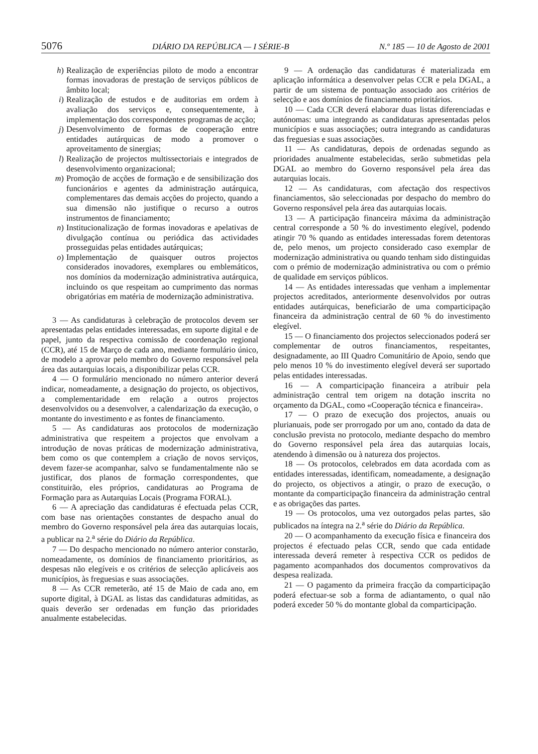5076 DIÁRIO DA REPÚBLICA — I SÉRIE-B N.º 185 — 10 de Agosto de 2001
h) Realização de experiências piloto de modo a encontrar formas inovadoras de prestação de serviços públicos de âmbito local;
i) Realização de estudos e de auditorias em ordem à avaliação dos serviços e, consequentemente, à implementação dos correspondentes programas de acção;
j) Desenvolvimento de formas de cooperação entre entidades autárquicas de modo a promover o aproveitamento de sinergias;
l) Realização de projectos multissectoriais e integrados de desenvolvimento organizacional;
m) Promoção de acções de formação e de sensibilização dos funcionários e agentes da administração autárquica, complementares das demais acções do projecto, quando a sua dimensão não justifique o recurso a outros instrumentos de financiamento;
n) Institucionalização de formas inovadoras e apelativas de divulgação contínua ou periódica das actividades prosseguidas pelas entidades autárquicas;
o) Implementação de quaisquer outros projectos considerados inovadores, exemplares ou emblemáticos, nos domínios da modernização administrativa autárquica, incluindo os que respeitam ao cumprimento das normas obrigatórias em matéria de modernização administrativa.
3 — As candidaturas à celebração de protocolos devem ser apresentadas pelas entidades interessadas, em suporte digital e de papel, junto da respectiva comissão de coordenação regional (CCR), até 15 de Março de cada ano, mediante formulário único, de modelo a aprovar pelo membro do Governo responsável pela área das autarquias locais, a disponibilizar pelas CCR.
4 — O formulário mencionado no número anterior deverá indicar, nomeadamente, a designação do projecto, os objectivos, a complementaridade em relação a outros projectos desenvolvidos ou a desenvolver, a calendarização da execução, o montante do investimento e as fontes de financiamento.
5 — As candidaturas aos protocolos de modernização administrativa que respeitem a projectos que envolvam a introdução de novas práticas de modernização administrativa, bem como os que contemplem a criação de novos serviços, devem fazer-se acompanhar, salvo se fundamentalmente não se justificar, dos planos de formação correspondentes, que constituirão, eles próprios, candidaturas ao Programa de Formação para as Autarquias Locais (Programa FORAL).
6 — A apreciação das candidaturas é efectuada pelas CCR, com base nas orientações constantes de despacho anual do membro do Governo responsável pela área das autarquias locais, a publicar na 2.<sup>a</sup> série do Diário da República.
7 — Do despacho mencionado no número anterior constarão, nomeadamente, os domínios de financiamento prioritários, as despesas não elegíveis e os critérios de selecção aplicáveis aos municípios, às freguesias e suas associações.
8 — As CCR remeterão, até 15 de Maio de cada ano, em suporte digital, à DGAL as listas das candidaturas admitidas, as quais deverão ser ordenadas em função das prioridades anualmente estabelecidas.
9 — A ordenação das candidaturas é materializada em aplicação informática a desenvolver pelas CCR e pela DGAL, a partir de um sistema de pontuação associado aos critérios de selecção e aos domínios de financiamento prioritários.
10 — Cada CCR deverá elaborar duas listas diferenciadas e autónomas: uma integrando as candidaturas apresentadas pelos municípios e suas associações; outra integrando as candidaturas das freguesias e suas associações.
11 — As candidaturas, depois de ordenadas segundo as prioridades anualmente estabelecidas, serão submetidas pela DGAL ao membro do Governo responsável pela área das autarquias locais.
12 — As candidaturas, com afectação dos respectivos financiamentos, são seleccionadas por despacho do membro do Governo responsável pela área das autarquias locais.
13 — A participação financeira máxima da administração central corresponde a 50 % do investimento elegível, podendo atingir 70 % quando as entidades interessadas forem detentoras de, pelo menos, um projecto considerado caso exemplar de modernização administrativa ou quando tenham sido distinguidas com o prémio de modernização administrativa ou com o prémio de qualidade em serviços públicos.
14 — As entidades interessadas que venham a implementar projectos acreditados, anteriormente desenvolvidos por outras entidades autárquicas, beneficiarão de uma comparticipação financeira da administração central de 60 % do investimento elegível.
15 — O financiamento dos projectos seleccionados poderá ser complementar de outros financiamentos, respeitantes, designadamente, ao III Quadro Comunitário de Apoio, sendo que pelo menos 10 % do investimento elegível deverá ser suportado pelas entidades interessadas.
16 — A comparticipação financeira a atribuir pela administração central tem origem na dotação inscrita no orçamento da DGAL, como «Cooperação técnica e financeira».
17 — O prazo de execução dos projectos, anuais ou plurianuais, pode ser prorrogado por um ano, contado da data de conclusão prevista no protocolo, mediante despacho do membro do Governo responsável pela área das autarquias locais, atendendo à dimensão ou à natureza dos projectos.
18 — Os protocolos, celebrados em data acordada com as entidades interessadas, identificam, nomeadamente, a designação do projecto, os objectivos a atingir, o prazo de execução, o montante da comparticipação financeira da administração central e as obrigações das partes.
19 — Os protocolos, uma vez outorgados pelas partes, são publicados na íntegra na 2.<sup>a</sup> série do Diário da República.
20 — O acompanhamento da execução física e financeira dos projectos é efectuado pelas CCR, sendo que cada entidade interessada deverá remeter à respectiva CCR os pedidos de pagamento acompanhados dos documentos comprovativos da despesa realizada.
21 — O pagamento da primeira fracção da comparticipação poderá efectuar-se sob a forma de adiantamento, o qual não poderá exceder 50 % do montante global da comparticipação.